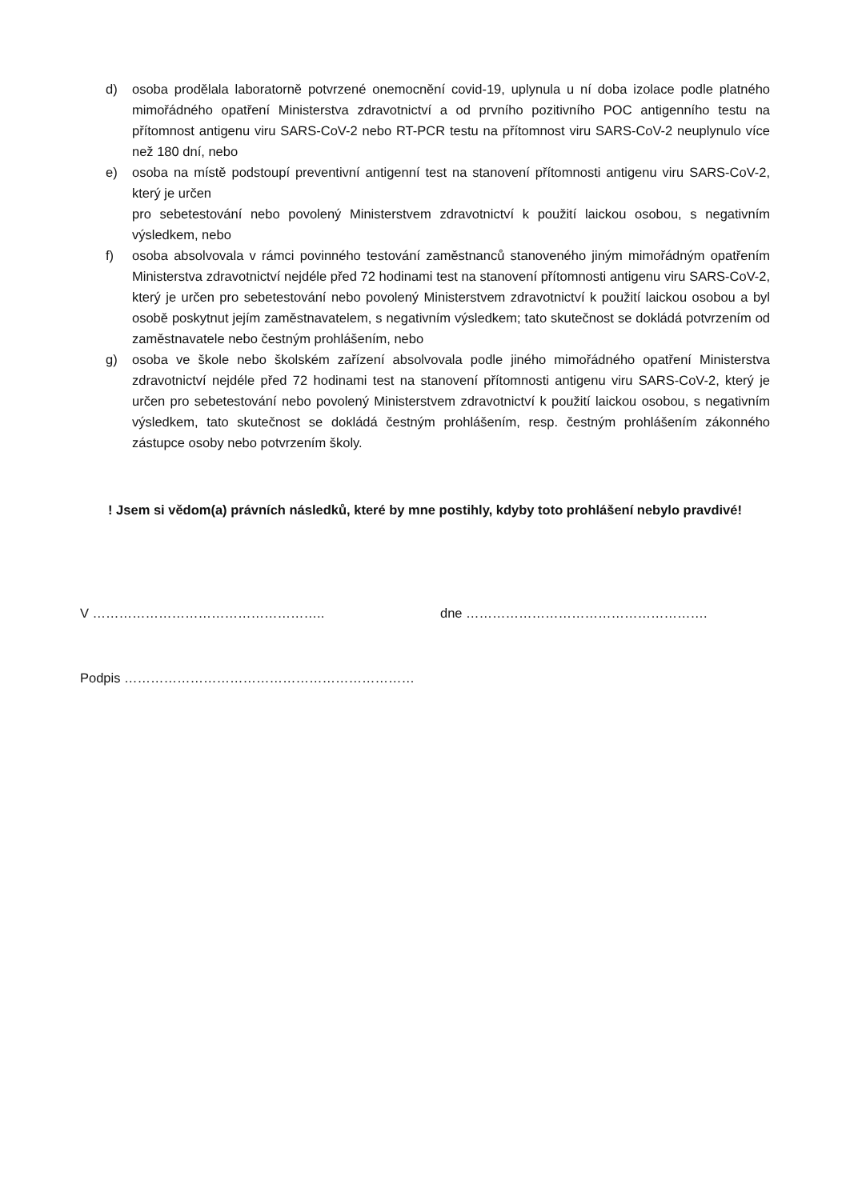d) osoba prodělala laboratorně potvrzené onemocnění covid-19, uplynula u ní doba izolace podle platného mimořádného opatření Ministerstva zdravotnictví a od prvního pozitivního POC antigenního testu na přítomnost antigenu viru SARS-CoV-2 nebo RT-PCR testu na přítomnost viru SARS-CoV-2 neuplynulo více než 180 dní, nebo
e) osoba na místě podstoupí preventivní antigenní test na stanovení přítomnosti antigenu viru SARS-CoV-2, který je určen
pro sebetestování nebo povolený Ministerstvem zdravotnictví k použití laickou osobou, s negativním výsledkem, nebo
f) osoba absolvovala v rámci povinného testování zaměstnanců stanoveného jiným mimořádným opatřením Ministerstva zdravotnictví nejdéle před 72 hodinami test na stanovení přítomnosti antigenu viru SARS-CoV-2, který je určen pro sebetestování nebo povolený Ministerstvem zdravotnictví k použití laickou osobou a byl osobě poskytnut jejím zaměstnavatelem, s negativním výsledkem; tato skutečnost se dokládá potvrzením od zaměstnavatele nebo čestným prohlášením, nebo
g) osoba ve škole nebo školském zařízení absolvovala podle jiného mimořádného opatření Ministerstva zdravotnictví nejdéle před 72 hodinami test na stanovení přítomnosti antigenu viru SARS-CoV-2, který je určen pro sebetestování nebo povolený Ministerstvem zdravotnictví k použití laickou osobou, s negativním výsledkem, tato skutečnost se dokládá čestným prohlášením, resp. čestným prohlášením zákonného zástupce osoby nebo potvrzením školy.
! Jsem si vědom(a) právních následků, které by mne postihly, kdyby toto prohlášení nebylo pravdivé!
V …………………………………………….. dne ……………………………………………….
Podpis …………………………………………………………